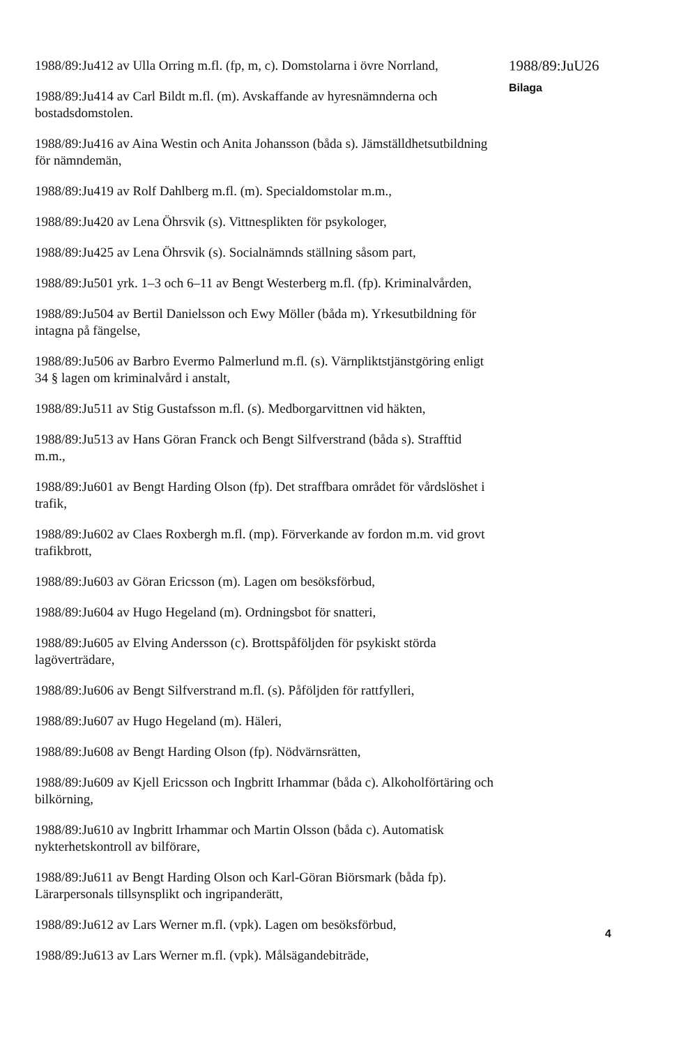1988/89:Ju412 av Ulla Orring m.fl. (fp, m, c). Domstolarna i övre Norrland,
1988/89:Ju414 av Carl Bildt m.fl. (m). Avskaffande av hyresnämnderna och bostadsdomstolen.
1988/89:Ju416 av Aina Westin och Anita Johansson (båda s). Jämställdhetsutbildning för nämndemän,
1988/89:Ju419 av Rolf Dahlberg m.fl. (m). Specialdomstolar m.m.,
1988/89:Ju420 av Lena Öhrsvik (s). Vittnesplikten för psykologer,
1988/89:Ju425 av Lena Öhrsvik (s). Socialnämnds ställning såsom part,
1988/89:Ju501 yrk. 1–3 och 6–11 av Bengt Westerberg m.fl. (fp). Kriminalvården,
1988/89:Ju504 av Bertil Danielsson och Ewy Möller (båda m). Yrkesutbildning för intagna på fängelse,
1988/89:Ju506 av Barbro Evermo Palmerlund m.fl. (s). Värnpliktstjänstgöring enligt 34 § lagen om kriminalvård i anstalt,
1988/89:Ju511 av Stig Gustafsson m.fl. (s). Medborgarvittnen vid häkten,
1988/89:Ju513 av Hans Göran Franck och Bengt Silfverstrand (båda s). Strafftid m.m.,
1988/89:Ju601 av Bengt Harding Olson (fp). Det straffbara området för vårdslöshet i trafik,
1988/89:Ju602 av Claes Roxbergh m.fl. (mp). Förverkande av fordon m.m. vid grovt trafikbrott,
1988/89:Ju603 av Göran Ericsson (m). Lagen om besöksförbud,
1988/89:Ju604 av Hugo Hegeland (m). Ordningsbot för snatteri,
1988/89:Ju605 av Elving Andersson (c). Brottspåföljden för psykiskt störda lagöverträdare,
1988/89:Ju606 av Bengt Silfverstrand m.fl. (s). Påföljden för rattfylleri,
1988/89:Ju607 av Hugo Hegeland (m). Häleri,
1988/89:Ju608 av Bengt Harding Olson (fp). Nödvärnsrätten,
1988/89:Ju609 av Kjell Ericsson och Ingbritt Irhammar (båda c). Alkoholförtäring och bilkörning,
1988/89:Ju610 av Ingbritt Irhammar och Martin Olsson (båda c). Automatisk nykterhetskontroll av bilförare,
1988/89:Ju611 av Bengt Harding Olson och Karl-Göran Biörsmark (båda fp). Lärarpersonals tillsynsplikt och ingripanderätt,
1988/89:Ju612 av Lars Werner m.fl. (vpk). Lagen om besöksförbud,
1988/89:Ju613 av Lars Werner m.fl. (vpk). Målsägandebiträde,
1988/89:JuU26
Bilaga
4